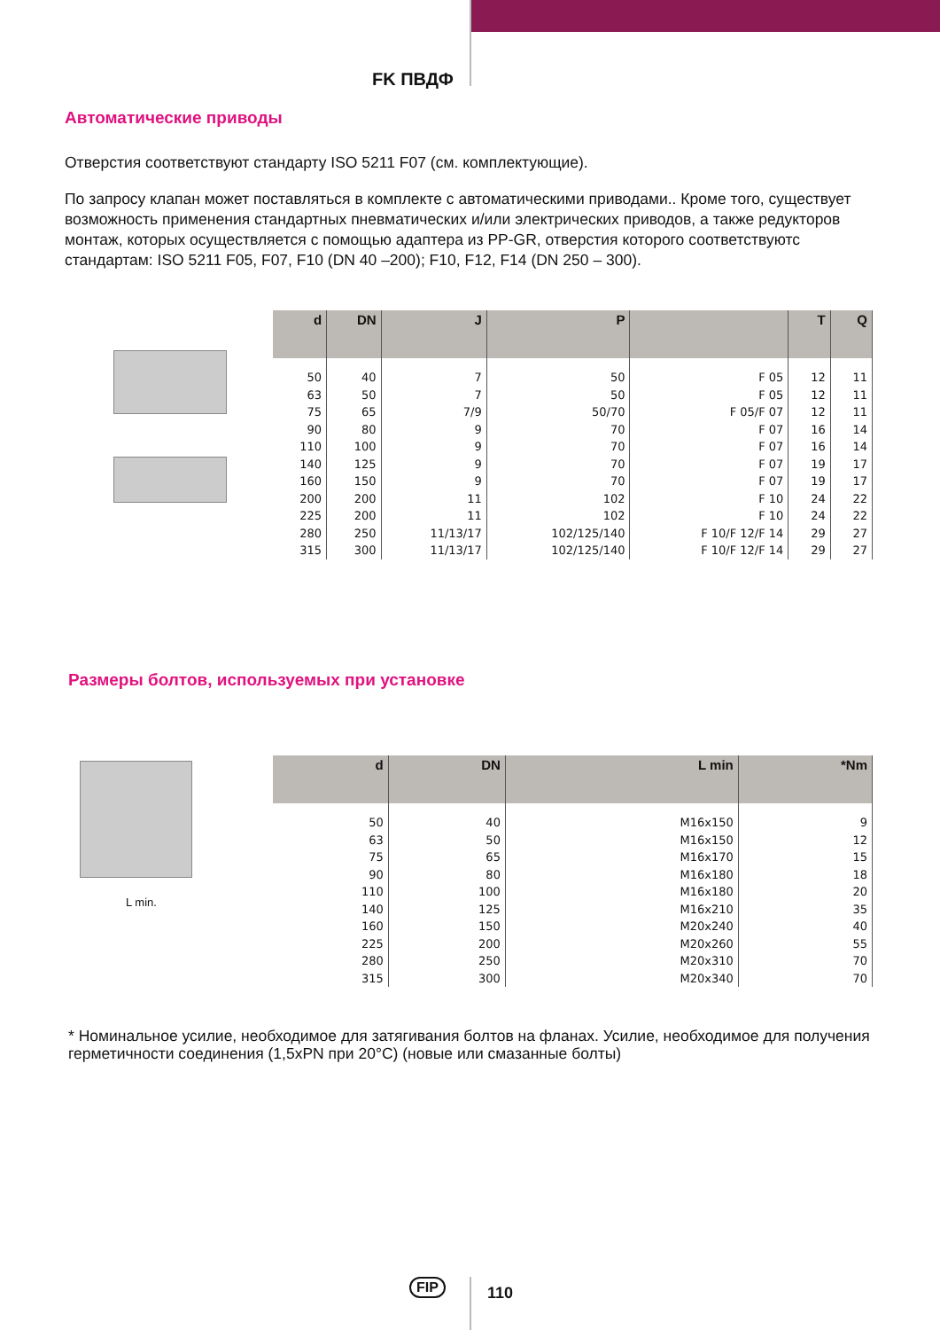FK ПВДФ
Автоматические приводы
Отверстия соответствуют стандарту ISO 5211 F07 (см. комплектующие).
По запросу клапан может поставляться в комплекте с автоматическими приводами.. Кроме того, существует возможность применения стандартных пневматических и/или электрических приводов, а также редукторов монтаж, которых осуществляется с помощью адаптера из PP-GR, отверстия которого соответствуютс стандартам: ISO 5211 F05, F07, F10 (DN 40 –200); F10, F12, F14 (DN 250 – 300).
| d | DN | J | P | | T | Q |
| --- | --- | --- | --- | --- | --- | --- |
| 50 | 40 | 7 | 50 | F 05 | 12 | 11 |
| 63 | 50 | 7 | 50 | F 05 | 12 | 11 |
| 75 | 65 | 7/9 | 50/70 | F 05/F 07 | 12 | 11 |
| 90 | 80 | 9 | 70 | F 07 | 16 | 14 |
| 110 | 100 | 9 | 70 | F 07 | 16 | 14 |
| 140 | 125 | 9 | 70 | F 07 | 19 | 17 |
| 160 | 150 | 9 | 70 | F 07 | 19 | 17 |
| 200 | 200 | 11 | 102 | F 10 | 24 | 22 |
| 225 | 200 | 11 | 102 | F 10 | 24 | 22 |
| 280 | 250 | 11/13/17 | 102/125/140 | F 10/F 12/F 14 | 29 | 27 |
| 315 | 300 | 11/13/17 | 102/125/140 | F 10/F 12/F 14 | 29 | 27 |
Размеры болтов, используемых при установке
L min.
| d | DN | L min | *Nm |
| --- | --- | --- | --- |
| 50 | 40 | M16x150 | 9 |
| 63 | 50 | M16x150 | 12 |
| 75 | 65 | M16x170 | 15 |
| 90 | 80 | M16x180 | 18 |
| 110 | 100 | M16x180 | 20 |
| 140 | 125 | M16x210 | 35 |
| 160 | 150 | M20x240 | 40 |
| 225 | 200 | M20x260 | 55 |
| 280 | 250 | M20x310 | 70 |
| 315 | 300 | M20x340 | 70 |
* Номинальное усилие, необходимое для затягивания болтов на фланах. Усилие, необходимое для получения герметичности соединения (1,5xPN при 20°C) (новые или смазанные болты)
FIP 110